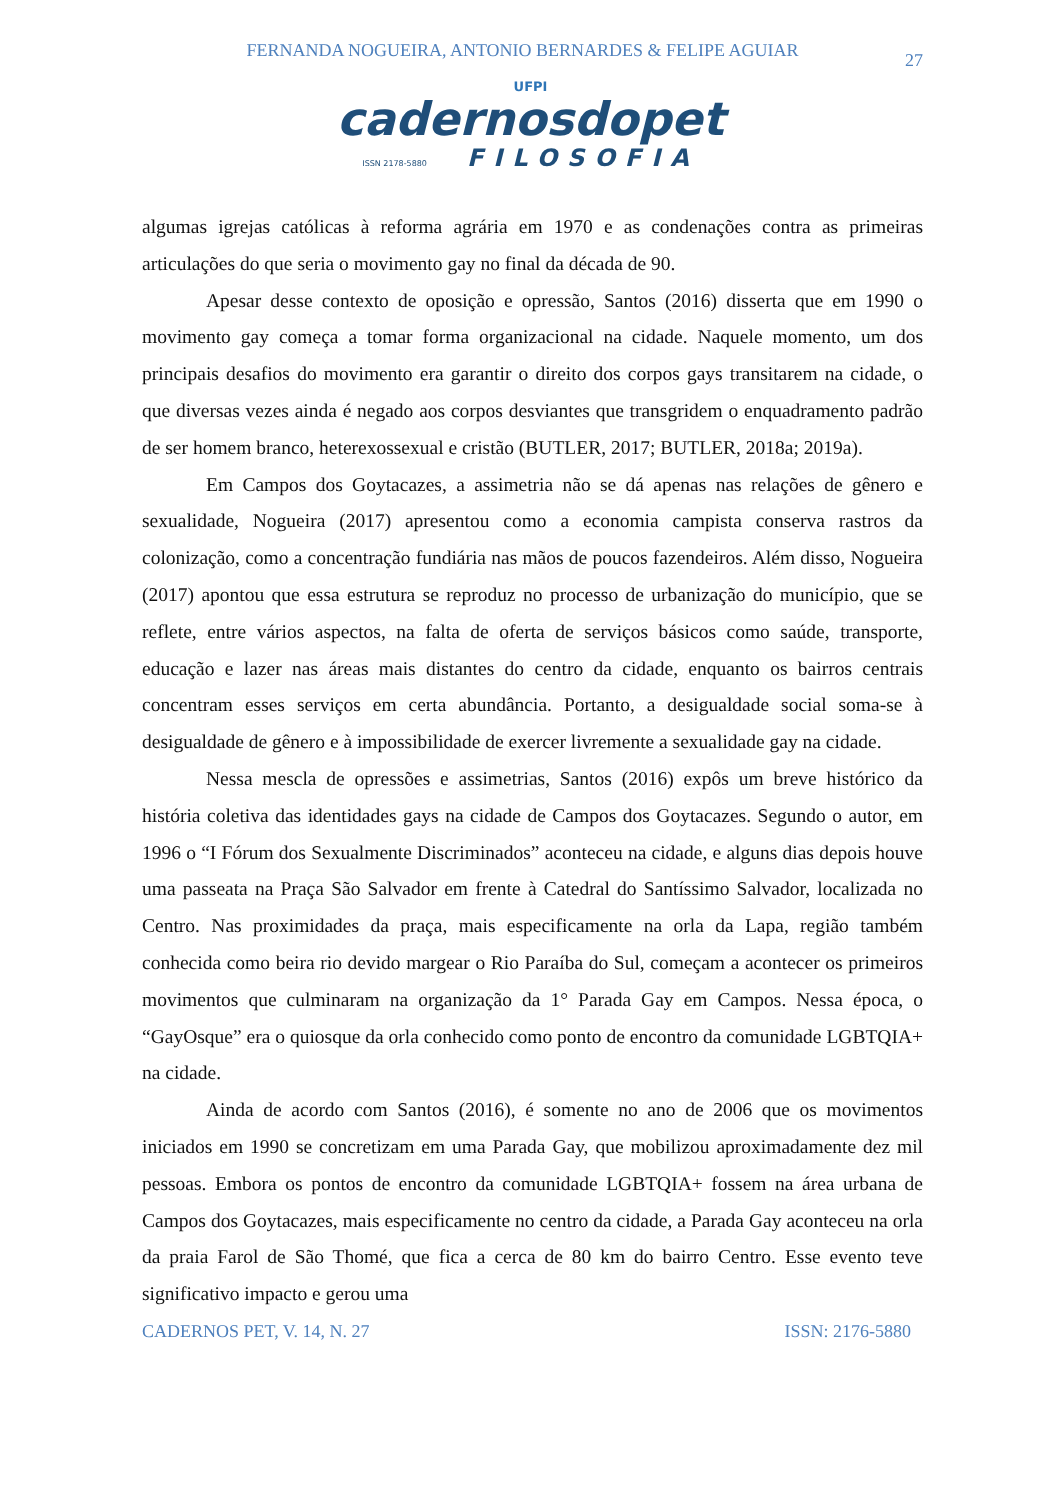FERNANDA NOGUEIRA, ANTONIO BERNARDES & FELIPE AGUIAR
27
UFPI
cadernosdopet
ISSN 2178-5880 FILOSOFIA
algumas igrejas católicas à reforma agrária em 1970 e as condenações contra as primeiras articulações do que seria o movimento gay no final da década de 90.
Apesar desse contexto de oposição e opressão, Santos (2016) disserta que em 1990 o movimento gay começa a tomar forma organizacional na cidade. Naquele momento, um dos principais desafios do movimento era garantir o direito dos corpos gays transitarem na cidade, o que diversas vezes ainda é negado aos corpos desviantes que transgridem o enquadramento padrão de ser homem branco, heterexossexual e cristão (BUTLER, 2017; BUTLER, 2018a; 2019a).
Em Campos dos Goytacazes, a assimetria não se dá apenas nas relações de gênero e sexualidade, Nogueira (2017) apresentou como a economia campista conserva rastros da colonização, como a concentração fundiária nas mãos de poucos fazendeiros. Além disso, Nogueira (2017) apontou que essa estrutura se reproduz no processo de urbanização do município, que se reflete, entre vários aspectos, na falta de oferta de serviços básicos como saúde, transporte, educação e lazer nas áreas mais distantes do centro da cidade, enquanto os bairros centrais concentram esses serviços em certa abundância. Portanto, a desigualdade social soma-se à desigualdade de gênero e à impossibilidade de exercer livremente a sexualidade gay na cidade.
Nessa mescla de opressões e assimetrias, Santos (2016) expôs um breve histórico da história coletiva das identidades gays na cidade de Campos dos Goytacazes. Segundo o autor, em 1996 o “I Fórum dos Sexualmente Discriminados” aconteceu na cidade, e alguns dias depois houve uma passeata na Praça São Salvador em frente à Catedral do Santíssimo Salvador, localizada no Centro. Nas proximidades da praça, mais especificamente na orla da Lapa, região também conhecida como beira rio devido margear o Rio Paraíba do Sul, começam a acontecer os primeiros movimentos que culminaram na organização da 1° Parada Gay em Campos. Nessa época, o “GayOsque” era o quiosque da orla conhecido como ponto de encontro da comunidade LGBTQIA+ na cidade.
Ainda de acordo com Santos (2016), é somente no ano de 2006 que os movimentos iniciados em 1990 se concretizam em uma Parada Gay, que mobilizou aproximadamente dez mil pessoas. Embora os pontos de encontro da comunidade LGBTQIA+ fossem na área urbana de Campos dos Goytacazes, mais especificamente no centro da cidade, a Parada Gay aconteceu na orla da praia Farol de São Thomé, que fica a cerca de 80 km do bairro Centro. Esse evento teve significativo impacto e gerou uma
CADERNOS PET, V. 14, N. 27 ISSN: 2176-5880